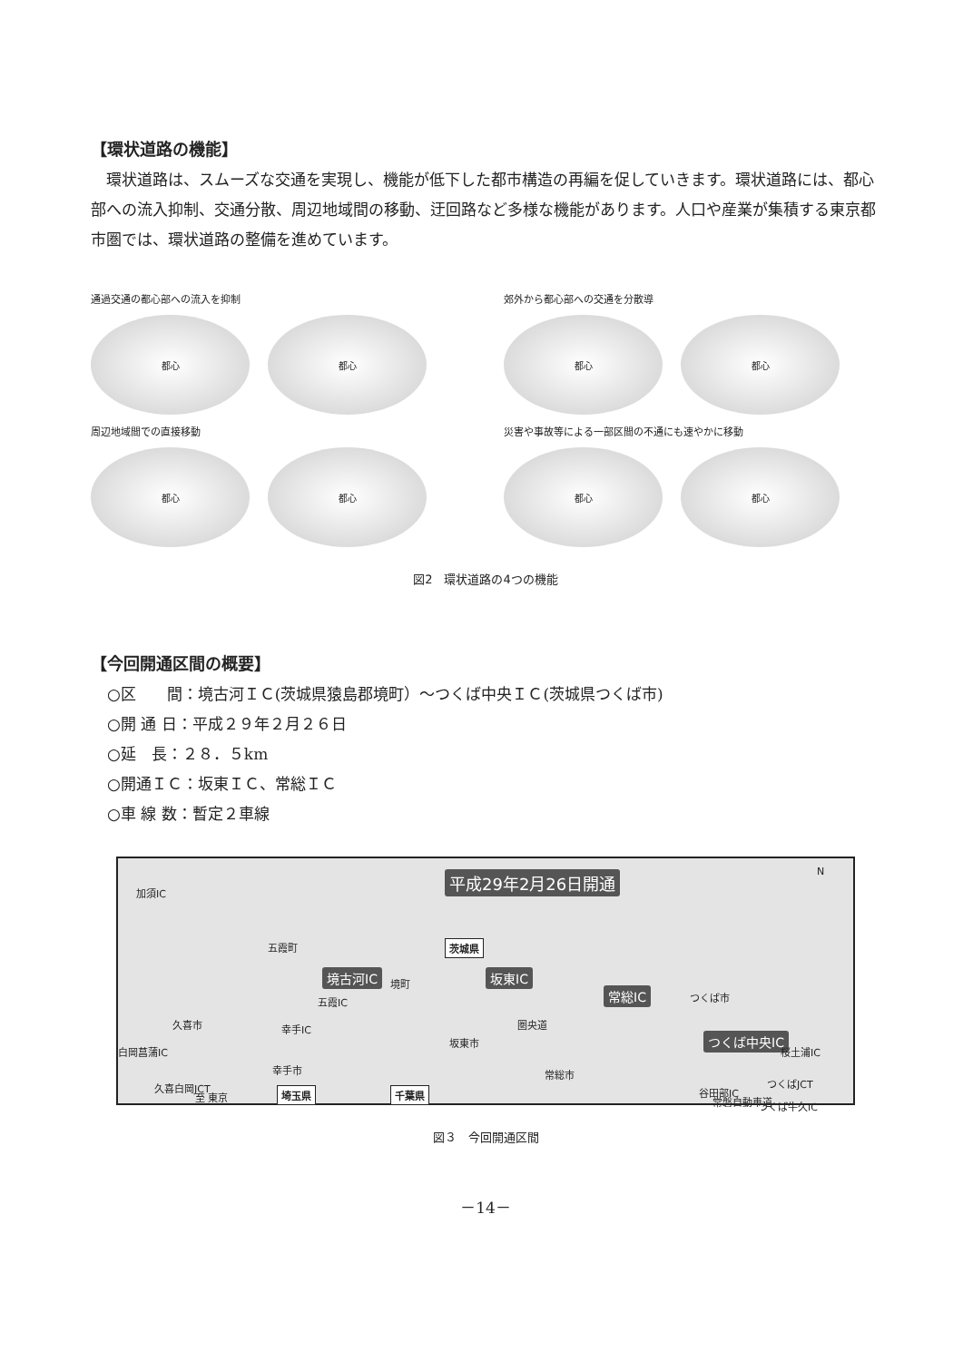【環状道路の機能】
環状道路は、スムーズな交通を実現し、機能が低下した都市構造の再編を促していきます。環状道路には、都心部への流入抑制、交通分散、周辺地域間の移動、迂回路など多様な機能があります。人口や産業が集積する東京都市圏では、環状道路の整備を進めています。
通過交通の都心部への流入を抑制
都心 都心
郊外から都心部への交通を分散導
都心 都心
周辺地域間での直接移動
都心 都心
災害や事故等による一部区間の不通にも速やかに移動
都心 都心
図2　環状道路の4つの機能
【今回開通区間の概要】
○区　　間：境古河ＩＣ(茨城県猿島郡境町）～つくば中央ＩＣ(茨城県つくば市)
○開 通 日：平成２９年２月２６日
○延　長：２８．５km
○開通ＩＣ：坂東ＩＣ、常総ＩＣ
○車 線 数：暫定２車線
平成29年2月26日開通 N
加須IC
五霞町 茨城県
境古河IC 境町 坂東IC
常総IC つくば市 五霞IC
幸手IC 圏央道
坂東市 つくば中央IC
桜土浦IC 白岡菖蒲IC
久喜市
幸手市 常総市
つくばJCT 久喜白岡JCT 埼玉県 千葉県 谷田部IC
常磐自動車道 つくば牛久IC
至 東京
図３　今回開通区間
－14－